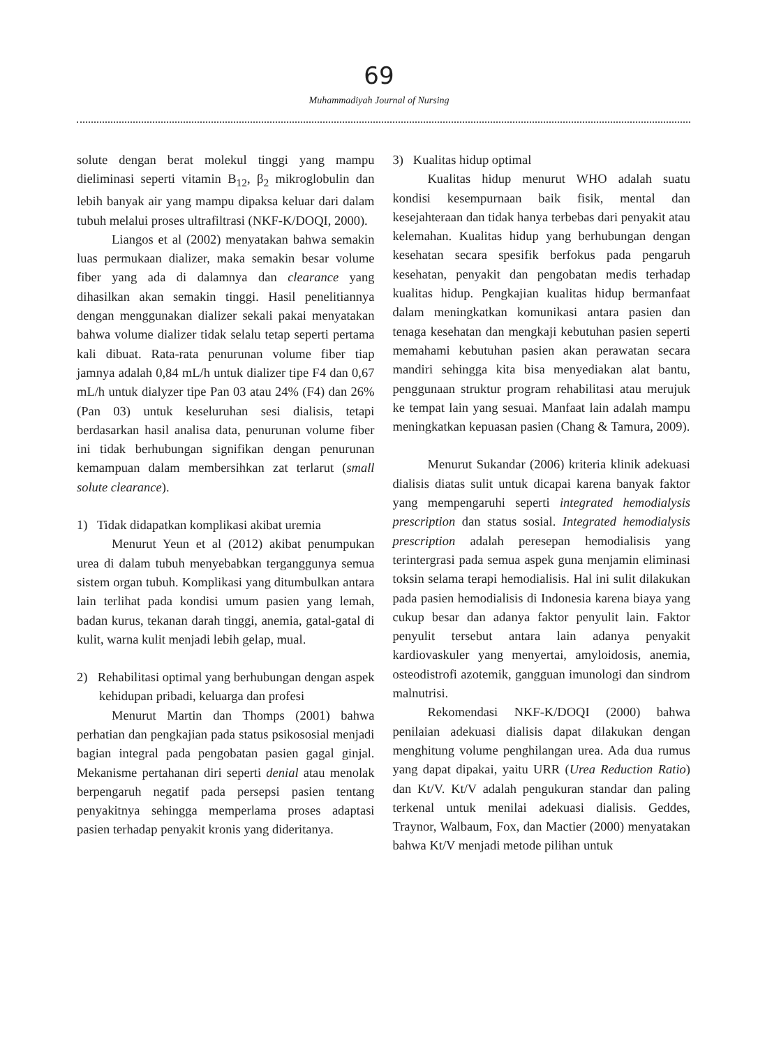69
Muhammadiyah Journal of Nursing
solute dengan berat molekul tinggi yang mampu dieliminasi seperti vitamin B<sub>12</sub>, β<sub>2</sub> mikroglobulin dan lebih banyak air yang mampu dipaksa keluar dari dalam tubuh melalui proses ultrafiltrasi (NKF-K/DOQI, 2000).
Liangos et al (2002) menyatakan bahwa semakin luas permukaan dializer, maka semakin besar volume fiber yang ada di dalamnya dan clearance yang dihasilkan akan semakin tinggi. Hasil penelitiannya dengan menggunakan dializer sekali pakai menyatakan bahwa volume dializer tidak selalu tetap seperti pertama kali dibuat. Rata-rata penurunan volume fiber tiap jamnya adalah 0,84 mL/h untuk dializer tipe F4 dan 0,67 mL/h untuk dialyzer tipe Pan 03 atau 24% (F4) dan 26% (Pan 03) untuk keseluruhan sesi dialisis, tetapi berdasarkan hasil analisa data, penurunan volume fiber ini tidak berhubungan signifikan dengan penurunan kemampuan dalam membersihkan zat terlarut (small solute clearance).
1) Tidak didapatkan komplikasi akibat uremia
Menurut Yeun et al (2012) akibat penumpukan urea di dalam tubuh menyebabkan terganggunya semua sistem organ tubuh. Komplikasi yang ditumbulkan antara lain terlihat pada kondisi umum pasien yang lemah, badan kurus, tekanan darah tinggi, anemia, gatal-gatal di kulit, warna kulit menjadi lebih gelap, mual.
2) Rehabilitasi optimal yang berhubungan dengan aspek kehidupan pribadi, keluarga dan profesi
Menurut Martin dan Thomps (2001) bahwa perhatian dan pengkajian pada status psikososial menjadi bagian integral pada pengobatan pasien gagal ginjal. Mekanisme pertahanan diri seperti denial atau menolak berpengaruh negatif pada persepsi pasien tentang penyakitnya sehingga memperlama proses adaptasi pasien terhadap penyakit kronis yang dideritanya.
3) Kualitas hidup optimal
Kualitas hidup menurut WHO adalah suatu kondisi kesempurnaan baik fisik, mental dan kesejahteraan dan tidak hanya terbebas dari penyakit atau kelemahan. Kualitas hidup yang berhubungan dengan kesehatan secara spesifik berfokus pada pengaruh kesehatan, penyakit dan pengobatan medis terhadap kualitas hidup. Pengkajian kualitas hidup bermanfaat dalam meningkatkan komunikasi antara pasien dan tenaga kesehatan dan mengkaji kebutuhan pasien seperti memahami kebutuhan pasien akan perawatan secara mandiri sehingga kita bisa menyediakan alat bantu, penggunaan struktur program rehabilitasi atau merujuk ke tempat lain yang sesuai. Manfaat lain adalah mampu meningkatkan kepuasan pasien (Chang & Tamura, 2009).
Menurut Sukandar (2006) kriteria klinik adekuasi dialisis diatas sulit untuk dicapai karena banyak faktor yang mempengaruhi seperti integrated hemodialysis prescription dan status sosial. Integrated hemodialysis prescription adalah peresepan hemodialisis yang terintergrasi pada semua aspek guna menjamin eliminasi toksin selama terapi hemodialisis. Hal ini sulit dilakukan pada pasien hemodialisis di Indonesia karena biaya yang cukup besar dan adanya faktor penyulit lain. Faktor penyulit tersebut antara lain adanya penyakit kardiovaskuler yang menyertai, amyloidosis, anemia, osteodistrofi azotemik, gangguan imunologi dan sindrom malnutrisi.
Rekomendasi NKF-K/DOQI (2000) bahwa penilaian adekuasi dialisis dapat dilakukan dengan menghitung volume penghilangan urea. Ada dua rumus yang dapat dipakai, yaitu URR (Urea Reduction Ratio) dan Kt/V. Kt/V adalah pengukuran standar dan paling terkenal untuk menilai adekuasi dialisis. Geddes, Traynor, Walbaum, Fox, dan Mactier (2000) menyatakan bahwa Kt/V menjadi metode pilihan untuk